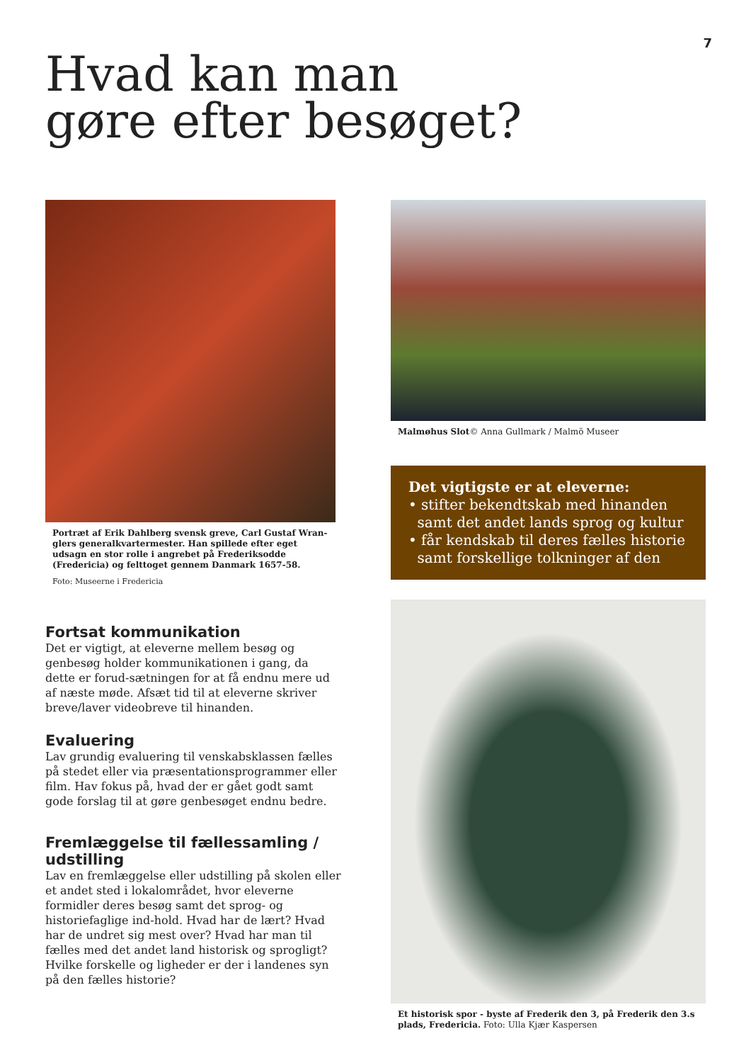7
Hvad kan man
gøre efter besøget?
Portræt af Erik Dahlberg svensk greve, Carl Gustaf Wran-glers generalkvartermester. Han spillede efter eget udsagn en stor rolle i angrebet på Frederiksodde (Fredericia) og felttoget gennem Danmark 1657-58.
Foto: Museerne i Fredericia
Fortsat kommunikation
Det er vigtigt, at eleverne mellem besøg og genbesøg holder kommunikationen i gang, da dette er forud-sætningen for at få endnu mere ud af næste møde. Afsæt tid til at eleverne skriver breve/laver videobreve til hinanden.
Evaluering
Lav grundig evaluering til venskabsklassen fælles på stedet eller via præsentationsprogrammer eller film. Hav fokus på, hvad der er gået godt samt gode forslag til at gøre genbesøget endnu bedre.
Fremlæggelse til fællessamling / udstilling
Lav en fremlæggelse eller udstilling på skolen eller et andet sted i lokalområdet, hvor eleverne formidler deres besøg samt det sprog- og historiefaglige ind-hold. Hvad har de lært? Hvad har de undret sig mest over? Hvad har man til fælles med det andet land historisk og sprogligt? Hvilke forskelle og ligheder er der i landenes syn på den fælles historie?
Malmøhus Slot© Anna Gullmark / Malmö Museer
Det vigtigste er at eleverne:
• stifter bekendtskab med hinanden
samt det andet lands sprog og kultur
• får kendskab til deres fælles historie
samt forskellige tolkninger af den
Et historisk spor - byste af Frederik den 3, på Frederik den 3.s plads, Fredericia. Foto: Ulla Kjær Kaspersen